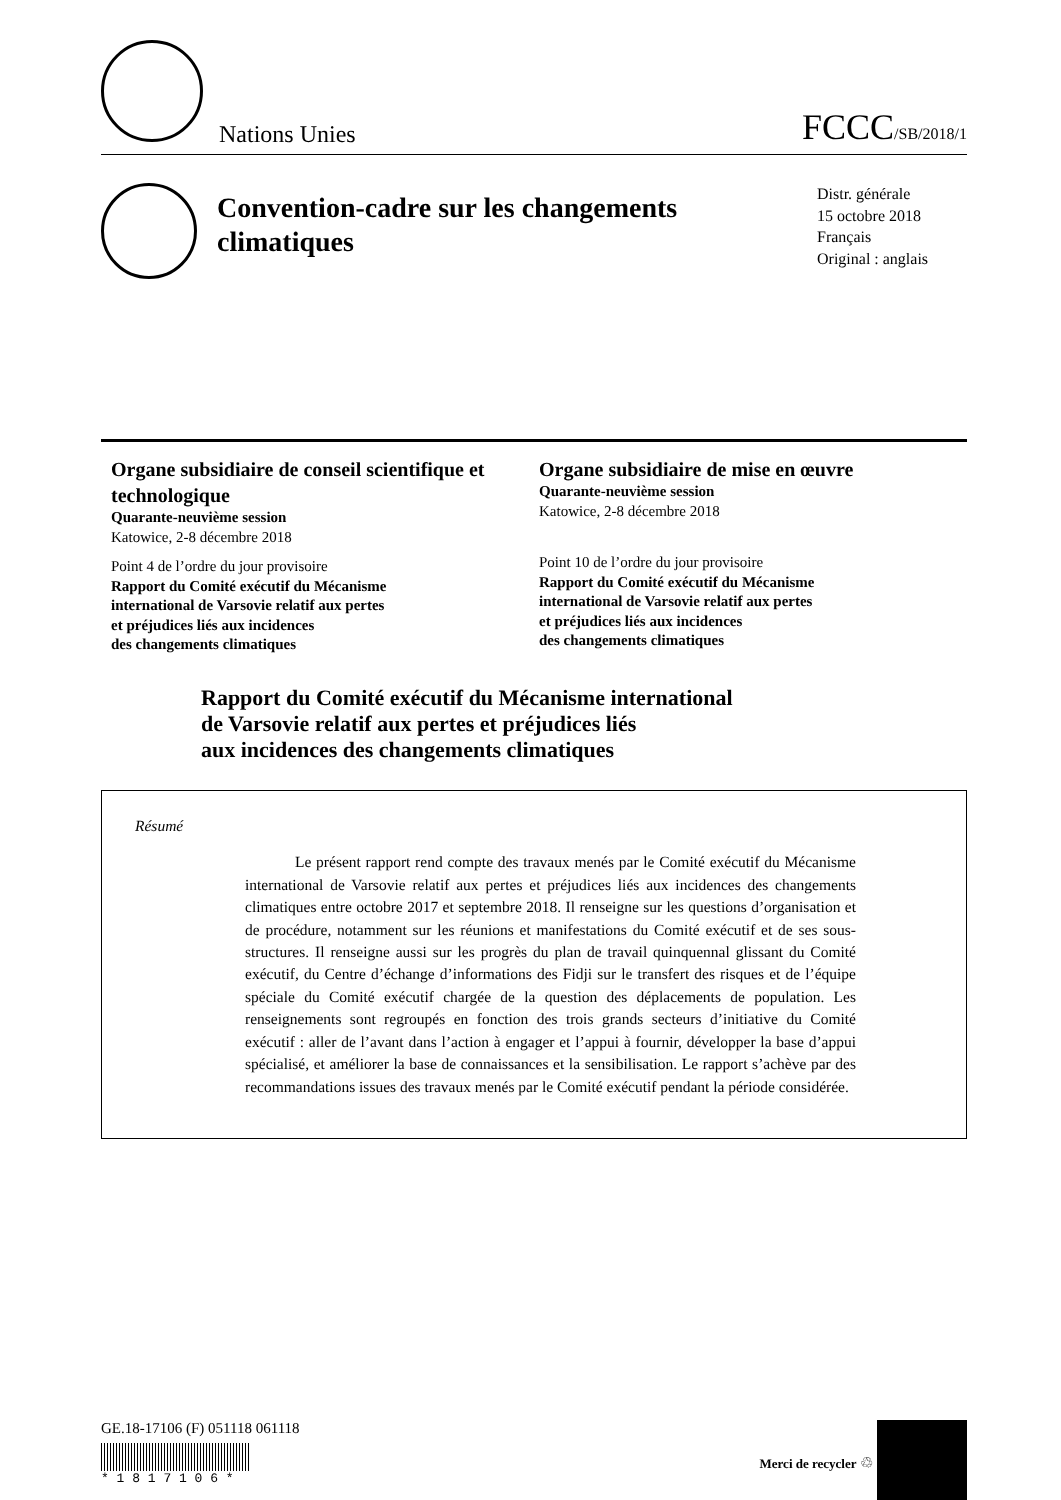Nations Unies
FCCC/SB/2018/1
Convention-cadre sur les changements climatiques
Distr. générale
15 octobre 2018
Français
Original : anglais
Organe subsidiaire de conseil scientifique et technologique
Quarante-neuvième session
Katowice, 2-8 décembre 2018
Point 4 de l’ordre du jour provisoire
Rapport du Comité exécutif du Mécanisme
international de Varsovie relatif aux pertes
et préjudices liés aux incidences
des changements climatiques
Organe subsidiaire de mise en œuvre
Quarante-neuvième session
Katowice, 2-8 décembre 2018
Point 10 de l’ordre du jour provisoire
Rapport du Comité exécutif du Mécanisme
international de Varsovie relatif aux pertes
et préjudices liés aux incidences
des changements climatiques
Rapport du Comité exécutif du Mécanisme international
de Varsovie relatif aux pertes et préjudices liés
aux incidences des changements climatiques
Résumé
Le présent rapport rend compte des travaux menés par le Comité exécutif du Mécanisme international de Varsovie relatif aux pertes et préjudices liés aux incidences des changements climatiques entre octobre 2017 et septembre 2018. Il renseigne sur les questions d’organisation et de procédure, notamment sur les réunions et manifestations du Comité exécutif et de ses sous-structures. Il renseigne aussi sur les progrès du plan de travail quinquennal glissant du Comité exécutif, du Centre d’échange d’informations des Fidji sur le transfert des risques et de l’équipe spéciale du Comité exécutif chargée de la question des déplacements de population. Les renseignements sont regroupés en fonction des trois grands secteurs d’initiative du Comité exécutif : aller de l’avant dans l’action à engager et l’appui à fournir, développer la base d’appui spécialisé, et améliorer la base de connaissances et la sensibilisation. Le rapport s’achève par des recommandations issues des travaux menés par le Comité exécutif pendant la période considérée.
GE.18-17106 (F) 051118 061118
* 1 8 1 7 1 0 6 *
Merci de recycler ♲